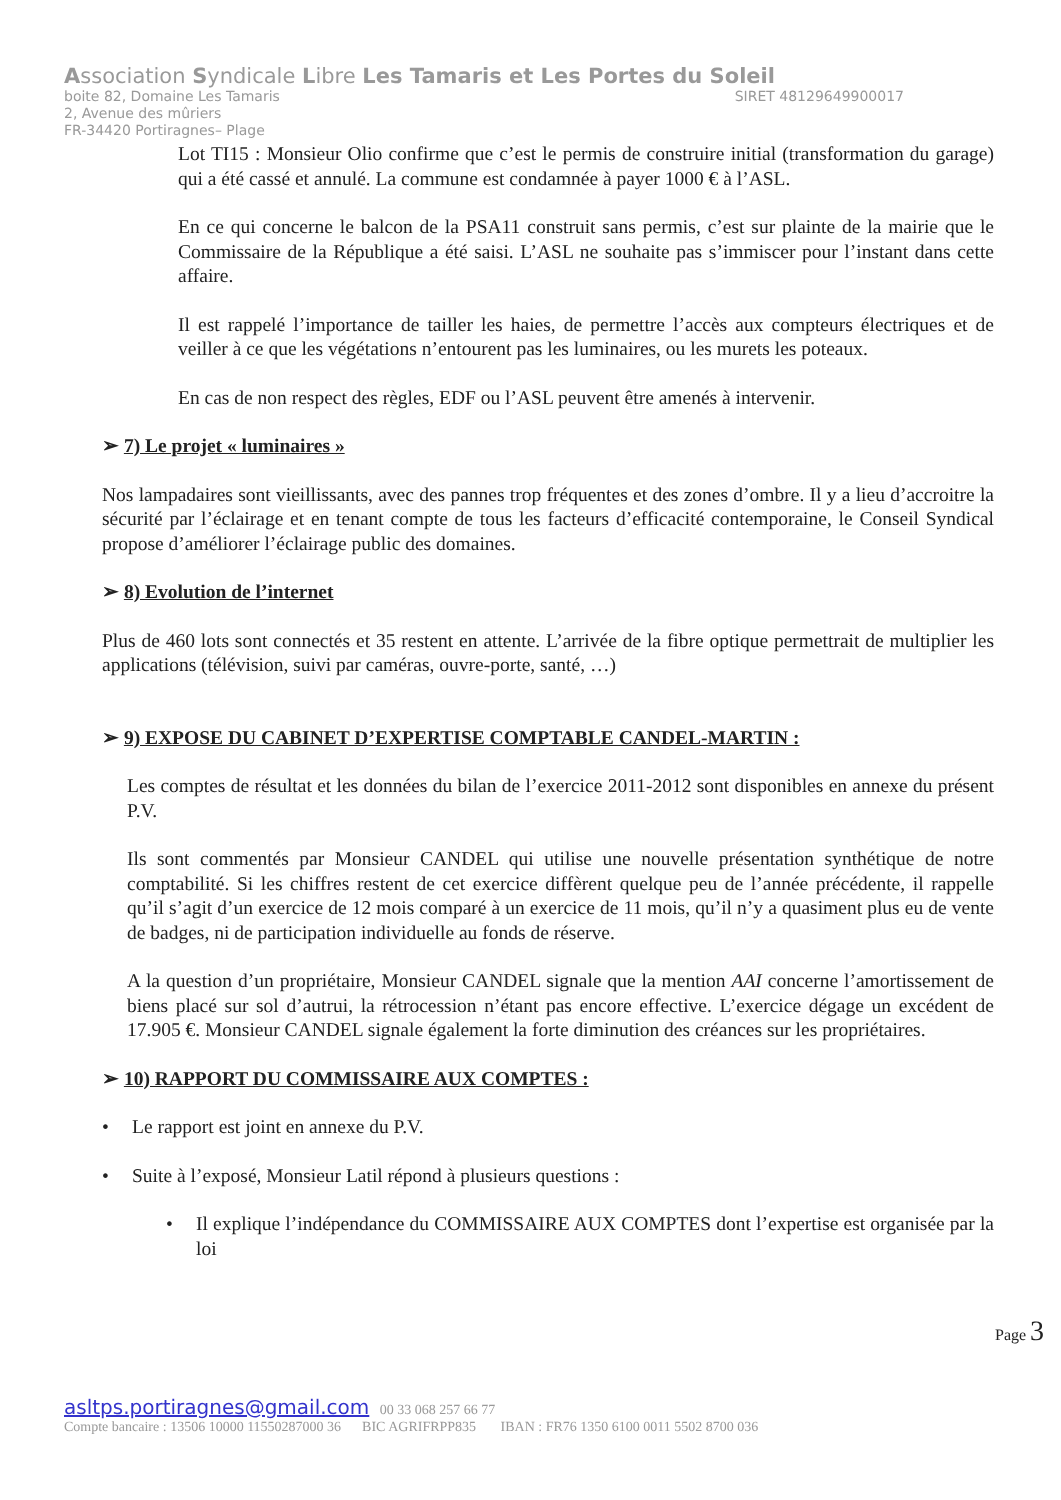Association Syndicale Libre Les Tamaris et Les Portes du Soleil
boite 82, Domaine Les Tamaris SIRET 48129649900017
2, Avenue des mûriers
FR-34420 Portiragnes– Plage
Lot TI15 : Monsieur Olio confirme que c’est le permis de construire initial (transformation du garage) qui a été cassé et annulé. La commune est condamnée à payer 1000 € à l’ASL.
En ce qui concerne le balcon de la PSA11 construit sans permis, c’est sur plainte de la mairie que le Commissaire de la République a été saisi. L’ASL ne souhaite pas s’immiscer pour l’instant dans cette affaire.
Il est rappelé l’importance de tailler les haies, de permettre l’accès aux compteurs électriques et de veiller à ce que les végétations n’entourent pas les luminaires, ou les murets les poteaux.
En cas de non respect des règles, EDF ou l’ASL peuvent être amenés à intervenir.
➢ 7) Le projet « luminaires »
Nos lampadaires sont vieillissants, avec des pannes trop fréquentes et des zones d’ombre. Il y a lieu d’accroitre la sécurité par l’éclairage et en tenant compte de tous les facteurs d’efficacité contemporaine, le Conseil Syndical propose d’améliorer l’éclairage public des domaines.
➢ 8) Evolution de l’internet
Plus de 460 lots sont connectés et 35 restent en attente. L’arrivée de la fibre optique permettrait de multiplier les applications (télévision, suivi par caméras, ouvre-porte, santé, …)
➢ 9) EXPOSE DU CABINET D’EXPERTISE COMPTABLE CANDEL-MARTIN :
Les comptes de résultat et les données du bilan de l’exercice 2011-2012 sont disponibles en annexe du présent P.V.
Ils sont commentés par Monsieur CANDEL qui utilise une nouvelle présentation synthétique de notre comptabilité. Si les chiffres restent de cet exercice diffèrent quelque peu de l’année précédente, il rappelle qu’il s’agit d’un exercice de 12 mois comparé à un exercice de 11 mois, qu’il n’y a quasiment plus eu de vente de badges, ni de participation individuelle au fonds de réserve.
A la question d’un propriétaire, Monsieur CANDEL signale que la mention AAI concerne l’amortissement de biens placé sur sol d’autrui, la rétrocession n’étant pas encore effective. L’exercice dégage un excédent de 17.905 €. Monsieur CANDEL signale également la forte diminution des créances sur les propriétaires.
➢ 10) RAPPORT DU COMMISSAIRE AUX COMPTES :
• Le rapport est joint en annexe du P.V.
• Suite à l’exposé, Monsieur Latil répond à plusieurs questions :
• Il explique l’indépendance du COMMISSAIRE AUX COMPTES dont l’expertise est organisée par la loi
Page 3
asltps.portiragnes@gmail.com 00 33 068 257 66 77
Compte bancaire : 13506 10000 11550287000 36 BIC AGRIFRPP835 IBAN : FR76 1350 6100 0011 5502 8700 036